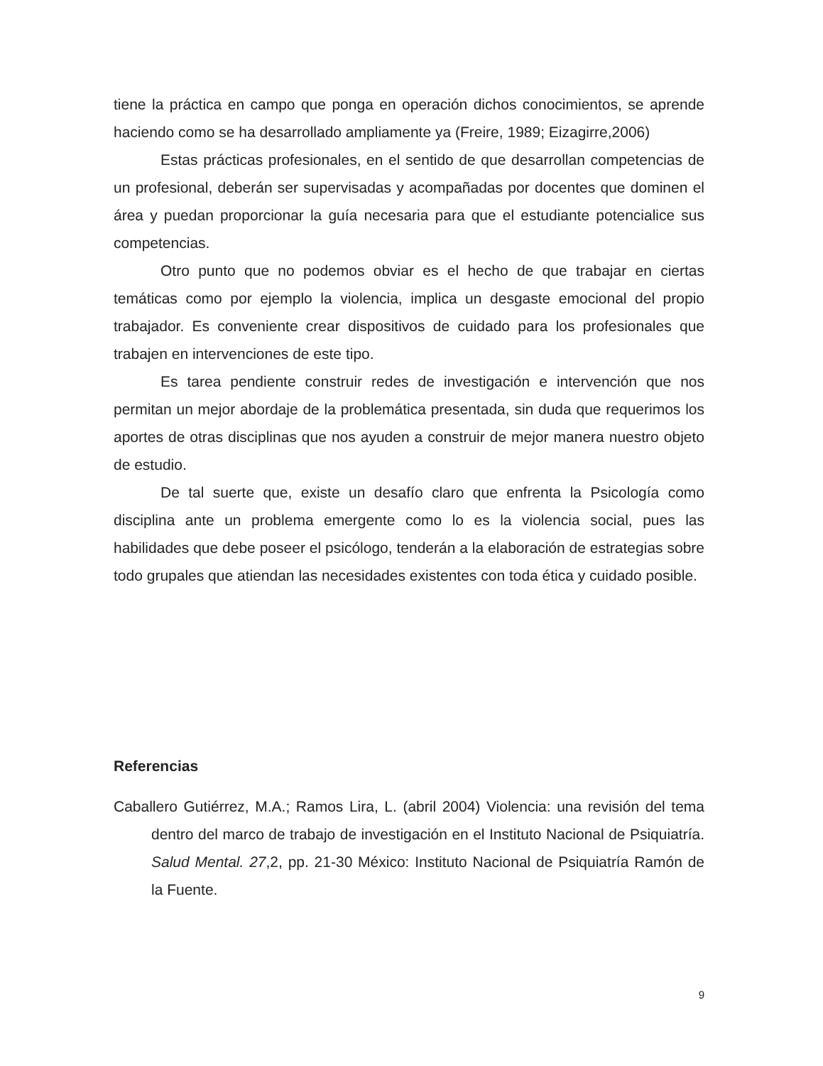tiene la práctica en campo que ponga en operación dichos conocimientos, se aprende haciendo como se ha desarrollado ampliamente ya (Freire, 1989; Eizagirre,2006)
Estas prácticas profesionales, en el sentido de que desarrollan competencias de un profesional, deberán ser supervisadas y acompañadas por docentes que dominen el área y puedan proporcionar la guía necesaria para que el estudiante potencialice sus competencias.
Otro punto que no podemos obviar es el hecho de que trabajar en ciertas temáticas como por ejemplo la violencia, implica un desgaste emocional del propio trabajador. Es conveniente crear dispositivos de cuidado para los profesionales que trabajen en intervenciones de este tipo.
Es tarea pendiente construir redes de investigación e intervención que nos permitan un mejor abordaje de la problemática presentada, sin duda que requerimos los aportes de otras disciplinas que nos ayuden a construir de mejor manera nuestro objeto de estudio.
De tal suerte que, existe un desafío claro que enfrenta la Psicología como disciplina ante un problema emergente como lo es la violencia social, pues las habilidades que debe poseer el psicólogo, tenderán a la elaboración de estrategias sobre todo grupales que atiendan las necesidades existentes con toda ética y cuidado posible.
Referencias
Caballero Gutiérrez, M.A.; Ramos Lira, L. (abril 2004) Violencia: una revisión del tema dentro del marco de trabajo de investigación en el Instituto Nacional de Psiquiatría. Salud Mental. 27,2, pp. 21-30 México: Instituto Nacional de Psiquiatría Ramón de la Fuente.
9